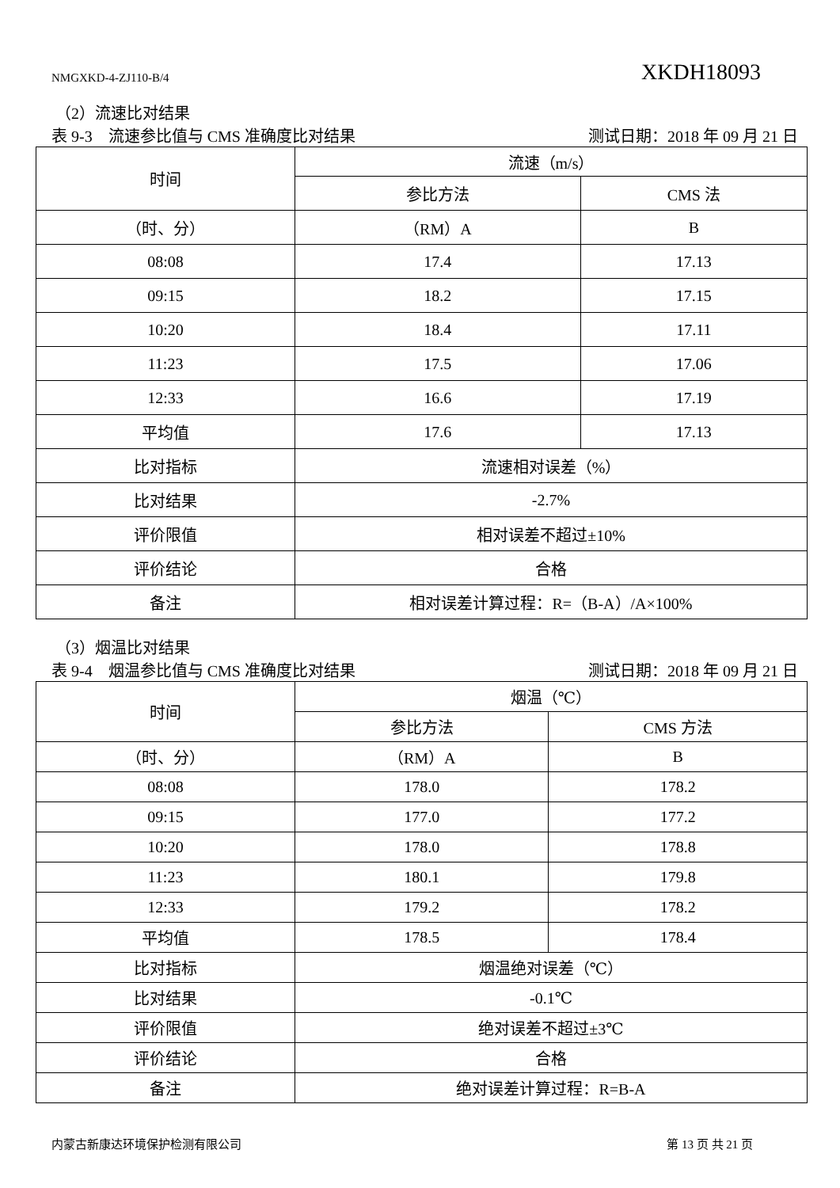NMGXKD-4-ZJ110-B/4 XKDH18093
（2）流速比对结果
表 9-3　流速参比值与 CMS 准确度比对结果 测试日期：2018 年 09 月 21 日
| 时间 | 流速（m/s） | |
| --- | --- | --- |
| | 参比方法 | CMS 法 |
| （时、分） | （RM）A | B |
| 08:08 | 17.4 | 17.13 |
| 09:15 | 18.2 | 17.15 |
| 10:20 | 18.4 | 17.11 |
| 11:23 | 17.5 | 17.06 |
| 12:33 | 16.6 | 17.19 |
| 平均值 | 17.6 | 17.13 |
| 比对指标 | 流速相对误差（%） | |
| 比对结果 | -2.7% | |
| 评价限值 | 相对误差不超过±10% | |
| 评价结论 | 合格 | |
| 备注 | 相对误差计算过程：R=（B-A）/A×100% | |
（3）烟温比对结果
表 9-4　烟温参比值与 CMS 准确度比对结果 测试日期：2018 年 09 月 21 日
| 时间 | 烟温（℃） | |
| --- | --- | --- |
| | 参比方法 | CMS 方法 |
| （时、分） | （RM）A | B |
| 08:08 | 178.0 | 178.2 |
| 09:15 | 177.0 | 177.2 |
| 10:20 | 178.0 | 178.8 |
| 11:23 | 180.1 | 179.8 |
| 12:33 | 179.2 | 178.2 |
| 平均值 | 178.5 | 178.4 |
| 比对指标 | 烟温绝对误差（℃） | |
| 比对结果 | -0.1℃ | |
| 评价限值 | 绝对误差不超过±3℃ | |
| 评价结论 | 合格 | |
| 备注 | 绝对误差计算过程：R=B-A | |
内蒙古新康达环境保护检测有限公司 第 13 页 共 21 页